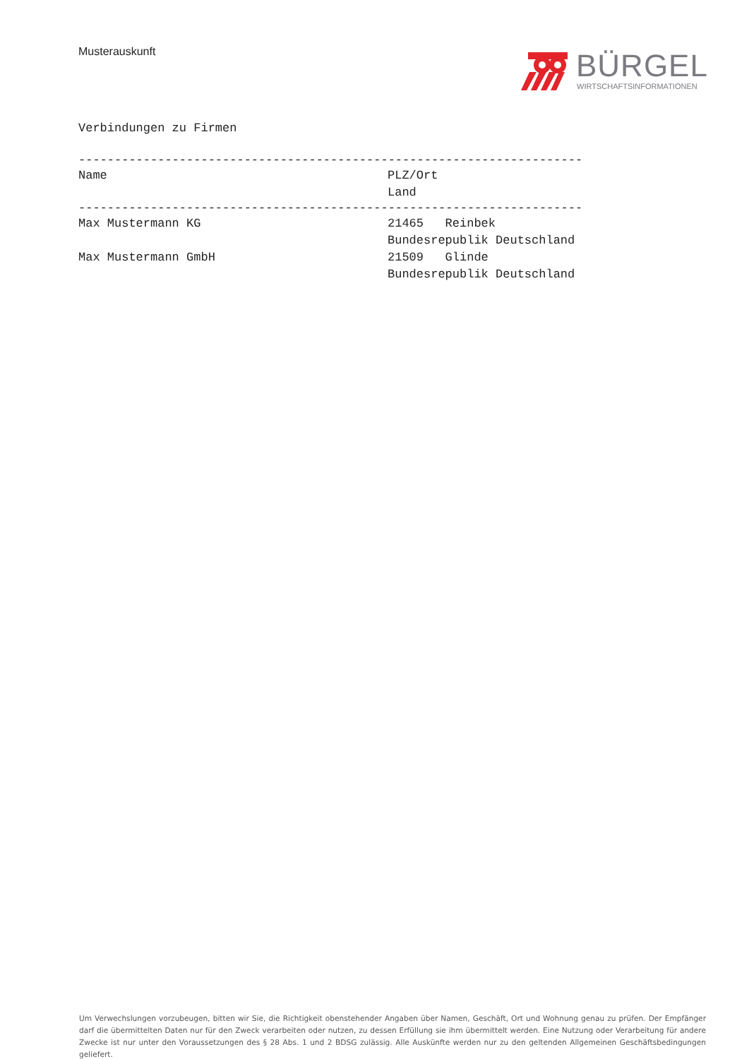Musterauskunft
BÜRGEL
WIRTSCHAFTSINFORMATIONEN
Verbindungen zu Firmen
----------------------------------------------------------------------
| Name | PLZ/Ort Land |
| --- | --- |
----------------------------------------------------------------------
| Max Mustermann KG | 21465 Reinbek Bundesrepublik Deutschland |
| Max Mustermann GmbH | 21509 Glinde Bundesrepublik Deutschland |
Um Verwechslungen vorzubeugen, bitten wir Sie, die Richtigkeit obenstehender Angaben über Namen, Geschäft, Ort und Wohnung genau zu prüfen. Der Empfänger darf die übermittelten Daten nur für den Zweck verarbeiten oder nutzen, zu dessen Erfüllung sie ihm übermittelt werden. Eine Nutzung oder Verarbeitung für andere Zwecke ist nur unter den Voraussetzungen des § 28 Abs. 1 und 2 BDSG zulässig. Alle Auskünfte werden nur zu den geltenden Allgemeinen Geschäftsbedingungen geliefert.